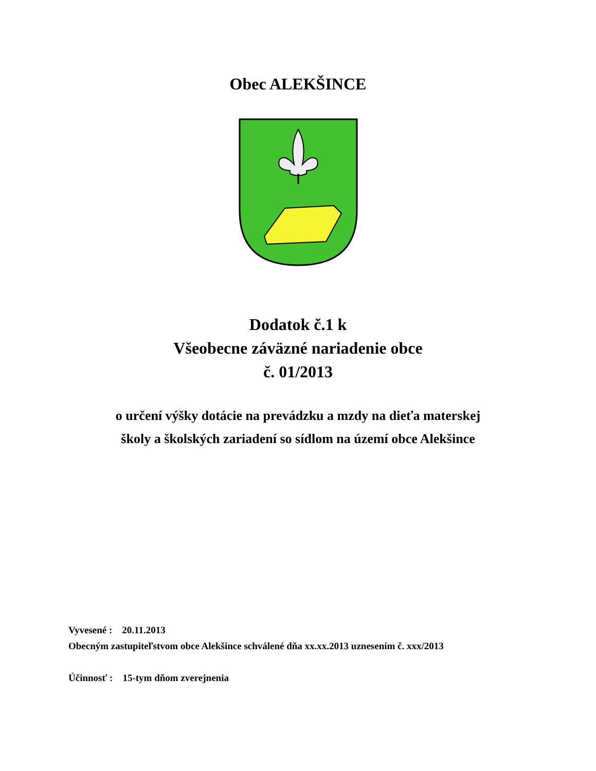Obec ALEKŠINCE
Dodatok č.1 k
Všeobecne záväzné nariadenie obce
č. 01/2013
o určení výšky dotácie na prevádzku a mzdy na dieťa materskej
školy a školských zariadení so sídlom na území obce Alekšince
Vyvesené : 20.11.2013
Obecným zastupiteľstvom obce Alekšince schválené dňa xx.xx.2013 uznesením č. xxx/2013
Účinnosť : 15-tym dňom zverejnenia